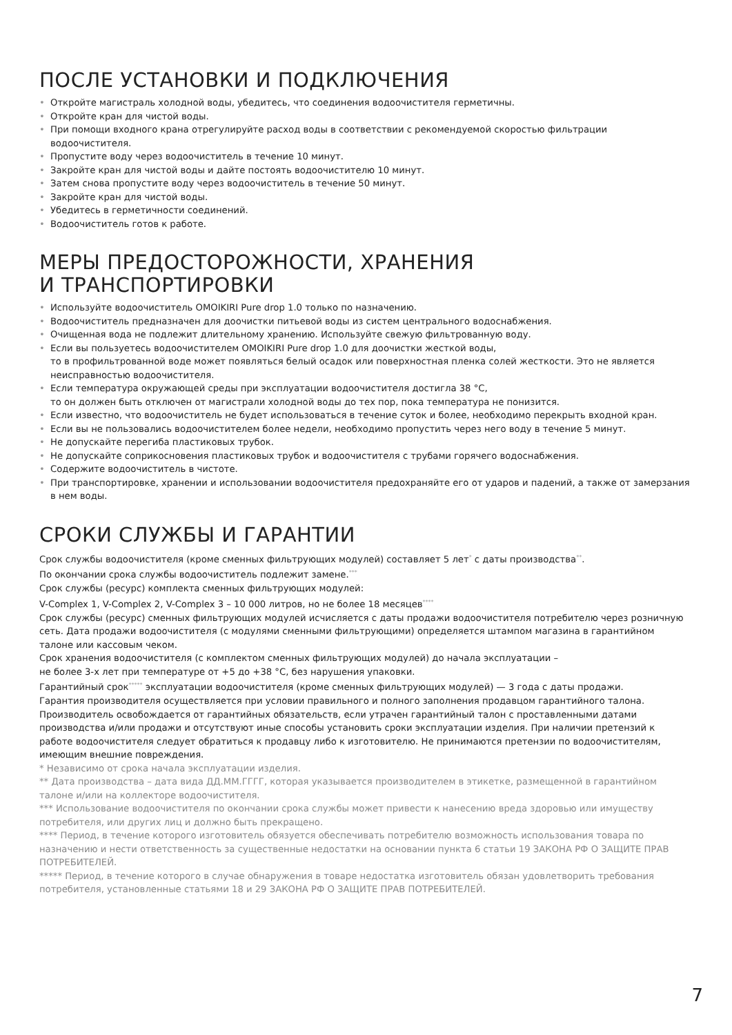ПОСЛЕ УСТАНОВКИ И ПОДКЛЮЧЕНИЯ
• Откройте магистраль холодной воды, убедитесь, что соединения водоочистителя герметичны.
• Откройте кран для чистой воды.
• При помощи входного крана отрегулируйте расход воды в соответствии с рекомендуемой скоростью фильтрации водоочистителя.
• Пропустите воду через водоочиститель в течение 10 минут.
• Закройте кран для чистой воды и дайте постоять водоочистителю 10 минут.
• Затем снова пропустите воду через водоочиститель в течение 50 минут.
• Закройте кран для чистой воды.
• Убедитесь в герметичности соединений.
• Водоочиститель готов к работе.
МЕРЫ ПРЕДОСТОРОЖНОСТИ, ХРАНЕНИЯ
И ТРАНСПОРТИРОВКИ
• Используйте водоочиститель OMOIKIRI Pure drop 1.0 только по назначению.
• Водоочиститель предназначен для доочистки питьевой воды из систем центрального водоснабжения.
• Очищенная вода не подлежит длительному хранению. Используйте свежую фильтрованную воду.
• Если вы пользуетесь водоочистителем OMOIKIRI Pure drop 1.0 для доочистки жесткой воды,
то в профильтрованной воде может появляться белый осадок или поверхностная пленка солей жесткости. Это не является неисправностью водоочистителя.
• Если температура окружающей среды при эксплуатации водоочистителя достигла 38 °С,
то он должен быть отключен от магистрали холодной воды до тех пор, пока температура не понизится.
• Если известно, что водоочиститель не будет использоваться в течение суток и более, необходимо перекрыть входной кран.
• Если вы не пользовались водоочистителем более недели, необходимо пропустить через него воду в течение 5 минут.
• Не допускайте перегиба пластиковых трубок.
• Не допускайте соприкосновения пластиковых трубок и водоочистителя с трубами горячего водоснабжения.
• Содержите водоочиститель в чистоте.
• При транспортировке, хранении и использовании водоочистителя предохраняйте его от ударов и падений, а также от замерзания в нем воды.
СРОКИ СЛУЖБЫ И ГАРАНТИИ
Срок службы водоочистителя (кроме сменных фильтрующих модулей) составляет 5 лет<sup>*</sup> с даты производства<sup>**</sup>.
По окончании срока службы водоочиститель подлежит замене.<sup>***</sup>
Срок службы (ресурс) комплекта сменных фильтрующих модулей:
V-Complex 1, V-Complex 2, V-Complex 3 – 10 000 литров, но не более 18 месяцев<sup>****</sup>
Срок службы (ресурс) сменных фильтрующих модулей исчисляется с даты продажи водоочистителя потребителю через розничную сеть. Дата продажи водоочистителя (с модулями сменными фильтрующими) определяется штампом магазина в гарантийном талоне или кассовым чеком.
Срок хранения водоочистителя (с комплектом сменных фильтрующих модулей) до начала эксплуатации –
не более 3-х лет при температуре от +5 до +38 °С, без нарушения упаковки.
Гарантийный срок<sup>*****</sup> эксплуатации водоочистителя (кроме сменных фильтрующих модулей) — 3 года с даты продажи.
Гарантия производителя осуществляется при условии правильного и полного заполнения продавцом гарантийного талона. Производитель освобождается от гарантийных обязательств, если утрачен гарантийный талон с проставленными датами производства и/или продажи и отсутствуют иные способы установить сроки эксплуатации изделия. При наличии претензий к работе водоочистителя следует обратиться к продавцу либо к изготовителю. Не принимаются претензии по водоочистителям, имеющим внешние повреждения.
* Независимо от срока начала эксплуатации изделия.
** Дата производства – дата вида ДД.ММ.ГГГГ, которая указывается производителем в этикетке, размещенной в гарантийном талоне и/или на коллекторе водоочистителя.
*** Использование водоочистителя по окончании срока службы может привести к нанесению вреда здоровью или имуществу потребителя, или других лиц и должно быть прекращено.
**** Период, в течение которого изготовитель обязуется обеспечивать потребителю возможность использования товара по назначению и нести ответственность за существенные недостатки на основании пункта 6 статьи 19 ЗАКОНА РФ О ЗАЩИТЕ ПРАВ ПОТРЕБИТЕЛЕЙ.
***** Период, в течение которого в случае обнаружения в товаре недостатка изготовитель обязан удовлетворить требования потребителя, установленные статьями 18 и 29 ЗАКОНА РФ О ЗАЩИТЕ ПРАВ ПОТРЕБИТЕЛЕЙ.
7